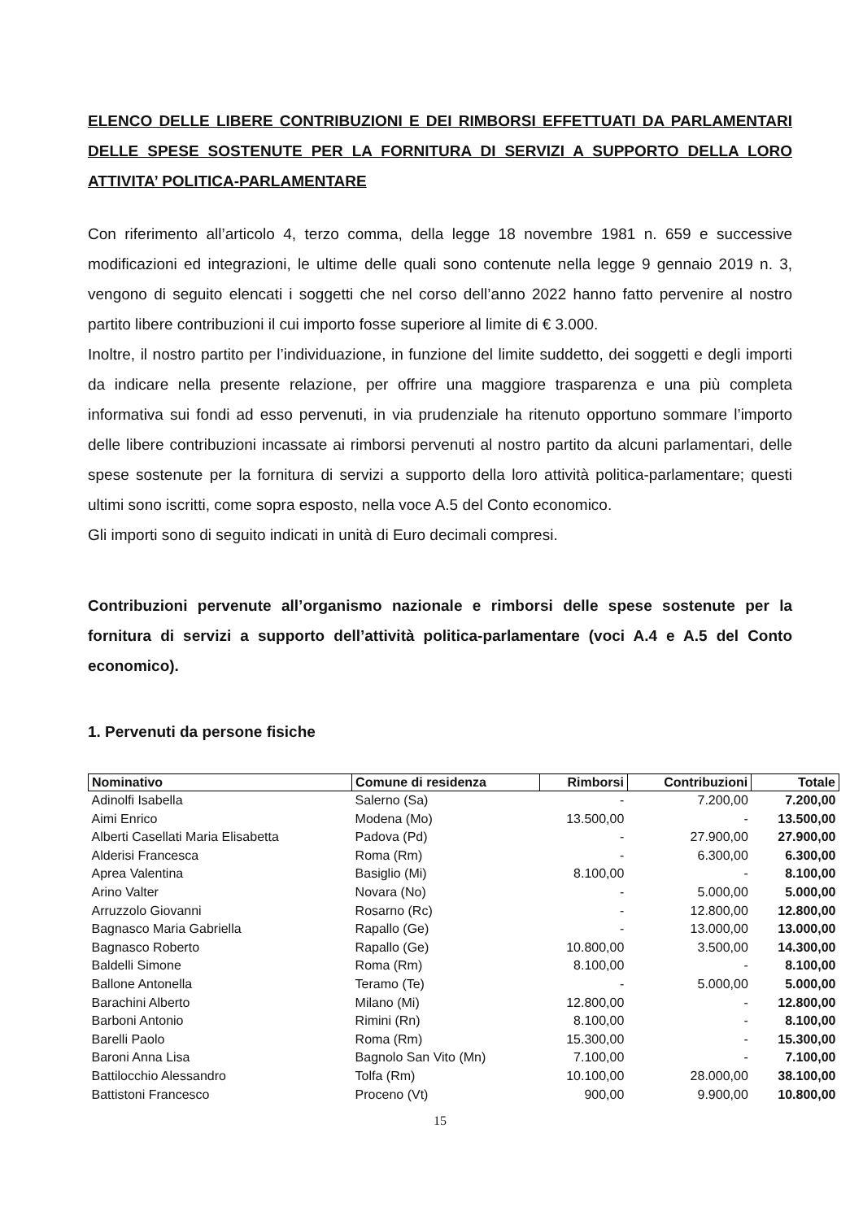ELENCO DELLE LIBERE CONTRIBUZIONI E DEI RIMBORSI EFFETTUATI DA PARLAMENTARI DELLE SPESE SOSTENUTE PER LA FORNITURA DI SERVIZI A SUPPORTO DELLA LORO ATTIVITA’ POLITICA-PARLAMENTARE
Con riferimento all’articolo 4, terzo comma, della legge 18 novembre 1981 n. 659 e successive modificazioni ed integrazioni, le ultime delle quali sono contenute nella legge 9 gennaio 2019 n. 3, vengono di seguito elencati i soggetti che nel corso dell’anno 2022 hanno fatto pervenire al nostro partito libere contribuzioni il cui importo fosse superiore al limite di € 3.000.
Inoltre, il nostro partito per l’individuazione, in funzione del limite suddetto, dei soggetti e degli importi da indicare nella presente relazione, per offrire una maggiore trasparenza e una più completa informativa sui fondi ad esso pervenuti, in via prudenziale ha ritenuto opportuno sommare l’importo delle libere contribuzioni incassate ai rimborsi pervenuti al nostro partito da alcuni parlamentari, delle spese sostenute per la fornitura di servizi a supporto della loro attività politica-parlamentare; questi ultimi sono iscritti, come sopra esposto, nella voce A.5 del Conto economico.
Gli importi sono di seguito indicati in unità di Euro decimali compresi.
Contribuzioni pervenute all’organismo nazionale e rimborsi delle spese sostenute per la fornitura di servizi a supporto dell’attività politica-parlamentare (voci A.4 e A.5 del Conto economico).
1. Pervenuti da persone fisiche
| Nominativo | Comune di residenza | Rimborsi | Contribuzioni | Totale |
| --- | --- | --- | --- | --- |
| Adinolfi Isabella | Salerno (Sa) | - | 7.200,00 | 7.200,00 |
| Aimi Enrico | Modena (Mo) | 13.500,00 | - | 13.500,00 |
| Alberti Casellati Maria Elisabetta | Padova (Pd) | - | 27.900,00 | 27.900,00 |
| Alderisi Francesca | Roma (Rm) | - | 6.300,00 | 6.300,00 |
| Aprea Valentina | Basiglio (Mi) | 8.100,00 | - | 8.100,00 |
| Arino Valter | Novara (No) | - | 5.000,00 | 5.000,00 |
| Arruzzolo Giovanni | Rosarno (Rc) | - | 12.800,00 | 12.800,00 |
| Bagnasco Maria Gabriella | Rapallo (Ge) | - | 13.000,00 | 13.000,00 |
| Bagnasco Roberto | Rapallo (Ge) | 10.800,00 | 3.500,00 | 14.300,00 |
| Baldelli Simone | Roma (Rm) | 8.100,00 | - | 8.100,00 |
| Ballone Antonella | Teramo (Te) | - | 5.000,00 | 5.000,00 |
| Barachini Alberto | Milano (Mi) | 12.800,00 | - | 12.800,00 |
| Barboni Antonio | Rimini (Rn) | 8.100,00 | - | 8.100,00 |
| Barelli Paolo | Roma (Rm) | 15.300,00 | - | 15.300,00 |
| Baroni Anna Lisa | Bagnolo San Vito (Mn) | 7.100,00 | - | 7.100,00 |
| Battilocchio Alessandro | Tolfa (Rm) | 10.100,00 | 28.000,00 | 38.100,00 |
| Battistoni Francesco | Proceno (Vt) | 900,00 | 9.900,00 | 10.800,00 |
15